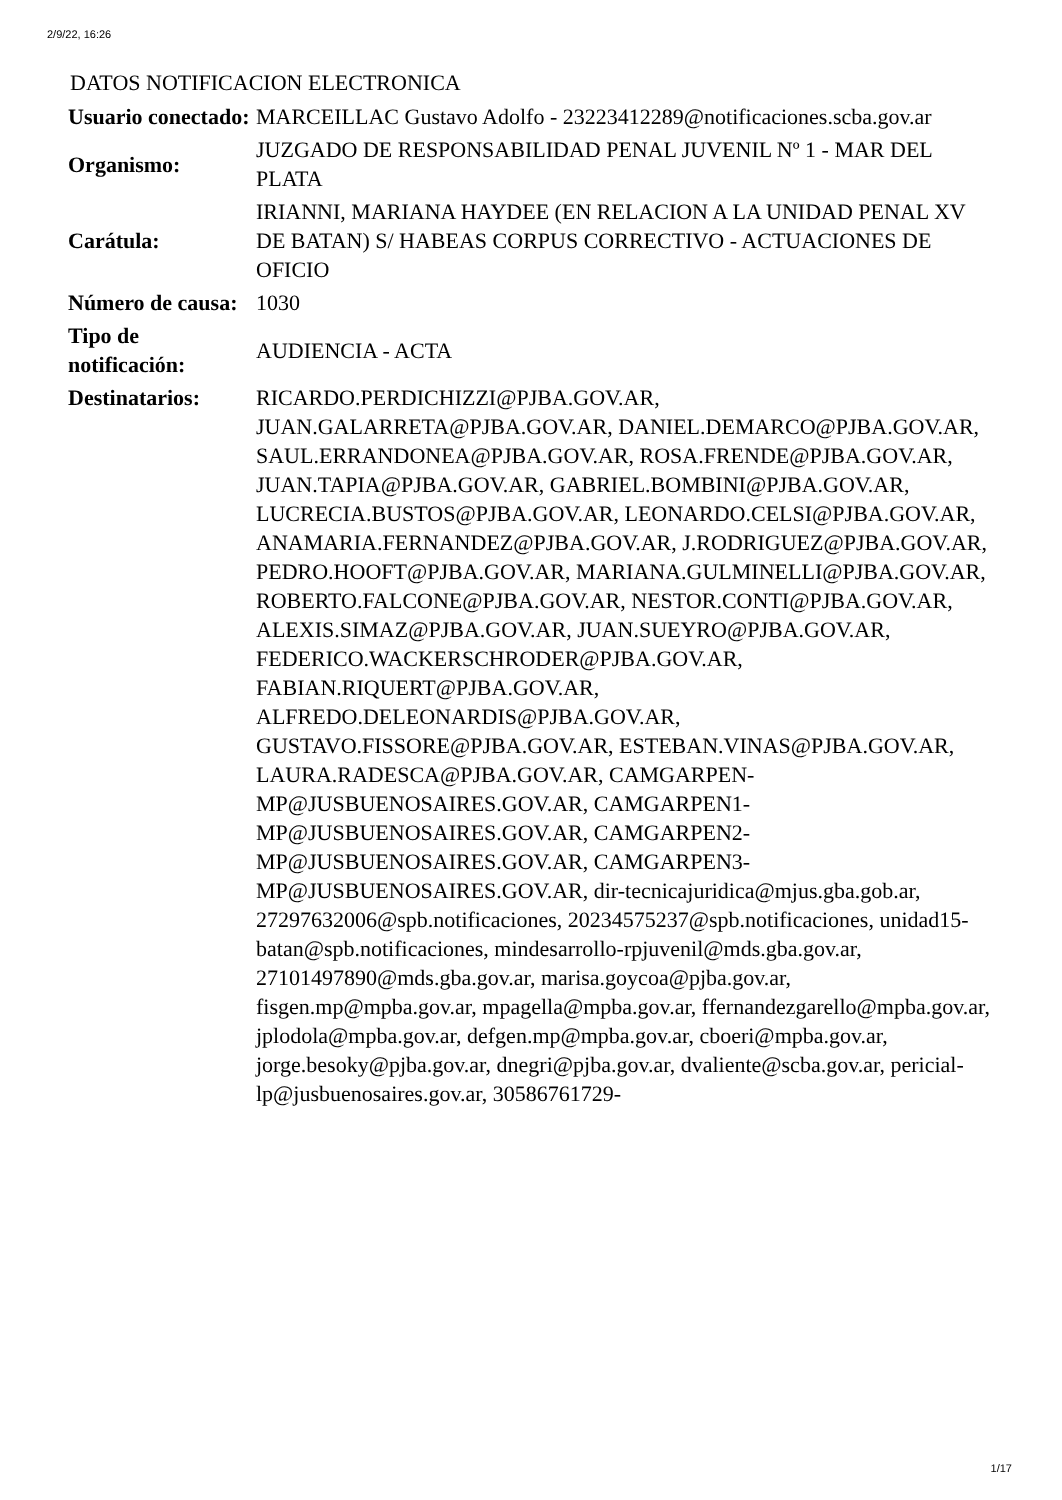2/9/22, 16:26
DATOS NOTIFICACION ELECTRONICA
| Usuario conectado: | MARCEILLAC Gustavo Adolfo - 23223412289@notificaciones.scba.gov.ar |
| Organismo: | JUZGADO DE RESPONSABILIDAD PENAL JUVENIL Nº 1 - MAR DEL PLATA |
| Carátula: | IRIANNI, MARIANA HAYDEE (EN RELACION A LA UNIDAD PENAL XV DE BATAN) S/ HABEAS CORPUS CORRECTIVO - ACTUACIONES DE OFICIO |
| Número de causa: | 1030 |
| Tipo de notificación: | AUDIENCIA - ACTA |
| Destinatarios: | RICARDO.PERDICHIZZI@PJBA.GOV.AR, JUAN.GALARRETA@PJBA.GOV.AR, DANIEL.DEMARCO@PJBA.GOV.AR, SAUL.ERRANDONEA@PJBA.GOV.AR, ROSA.FRENDE@PJBA.GOV.AR, JUAN.TAPIA@PJBA.GOV.AR, GABRIEL.BOMBINI@PJBA.GOV.AR, LUCRECIA.BUSTOS@PJBA.GOV.AR, LEONARDO.CELSI@PJBA.GOV.AR, ANAMARIA.FERNANDEZ@PJBA.GOV.AR, J.RODRIGUEZ@PJBA.GOV.AR, PEDRO.HOOFT@PJBA.GOV.AR, MARIANA.GULMINELLI@PJBA.GOV.AR, ROBERTO.FALCONE@PJBA.GOV.AR, NESTOR.CONTI@PJBA.GOV.AR, ALEXIS.SIMAZ@PJBA.GOV.AR, JUAN.SUEYRO@PJBA.GOV.AR, FEDERICO.WACKERSCHRODER@PJBA.GOV.AR, FABIAN.RIQUERT@PJBA.GOV.AR, ALFREDO.DELEONARDIS@PJBA.GOV.AR, GUSTAVO.FISSORE@PJBA.GOV.AR, ESTEBAN.VINAS@PJBA.GOV.AR, LAURA.RADESCA@PJBA.GOV.AR, CAMGARPEN-MP@JUSBUENOSAIRES.GOV.AR, CAMGARPEN1-MP@JUSBUENOSAIRES.GOV.AR, CAMGARPEN2-MP@JUSBUENOSAIRES.GOV.AR, CAMGARPEN3-MP@JUSBUENOSAIRES.GOV.AR, dir-tecnicajuridica@mjus.gba.gob.ar, 27297632006@spb.notificaciones, 20234575237@spb.notificaciones, unidad15-batan@spb.notificaciones, mindesarrollo-rpjuvenil@mds.gba.gov.ar, 27101497890@mds.gba.gov.ar, marisa.goycoa@pjba.gov.ar, fisgen.mp@mpba.gov.ar, mpagella@mpba.gov.ar, ffernandezgarello@mpba.gov.ar, jplodola@mpba.gov.ar, defgen.mp@mpba.gov.ar, cboeri@mpba.gov.ar, jorge.besoky@pjba.gov.ar, dnegri@pjba.gov.ar, dvaliente@scba.gov.ar, pericial-lp@jusbuenosaires.gov.ar, 30586761729- |
1/17